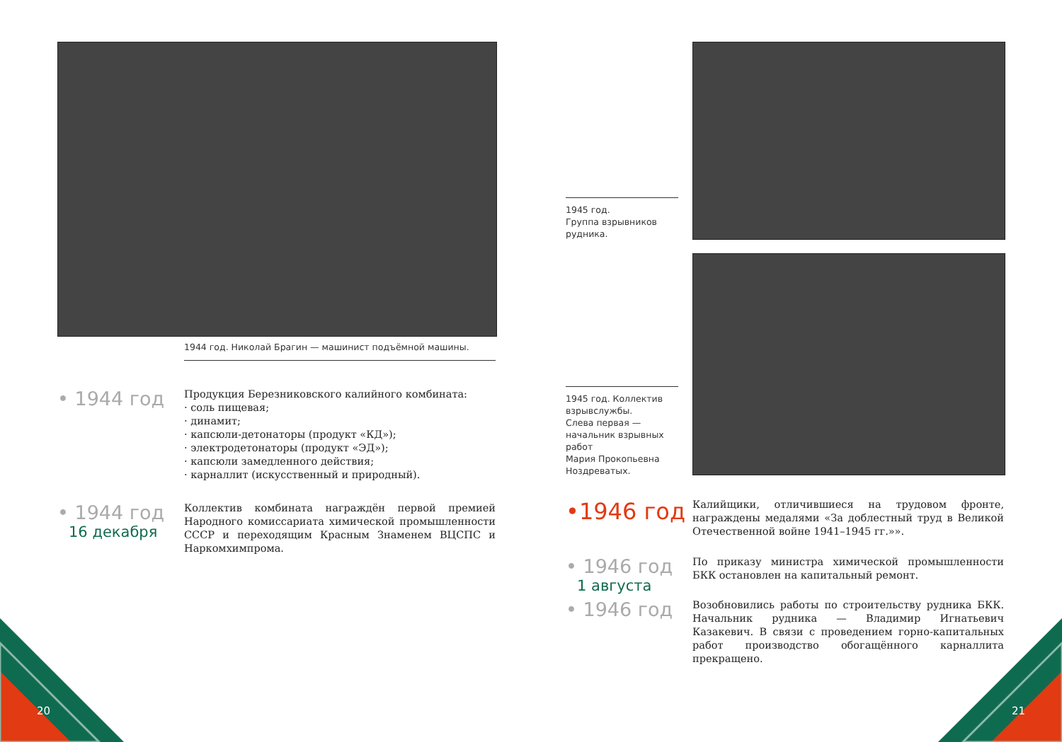20 21
1944 год. Николай Брагин — машинист подъёмной машины.
• 1944 год
Продукция Березниковского калийного комбината:
· соль пищевая;
· динамит;
· капсюли-детонаторы (продукт «КД»);
· электродетонаторы (продукт «ЭД»);
· капсюли замедленного действия;
· карналлит (искусственный и природный).
• 1944 год
16 декабря
Коллектив комбината награждён первой премией Народного комиссариата химической промышленности СССР и переходящим Красным Знаменем ВЦСПС и Наркомхимпрома.
1945 год.
Группа взрывников рудника.
1945 год. Коллектив взрывслужбы.
Слева первая — начальник взрывных работ
Мария Прокопьевна Ноздреватых.
•1946 год
Калийщики, отличившиеся на трудовом фронте, награждены медалями «За доблестный труд в Великой Отечественной войне 1941–1945 гг.»».
• 1946 год
1 августа
По приказу министра химической промышленности БКК остановлен на капитальный ремонт.
• 1946 год
Возобновились работы по строительству рудника БКК. Начальник рудника — Владимир Игнатьевич Казакевич. В связи с проведением горно-капитальных работ производство обогащённого карналлита прекращено.